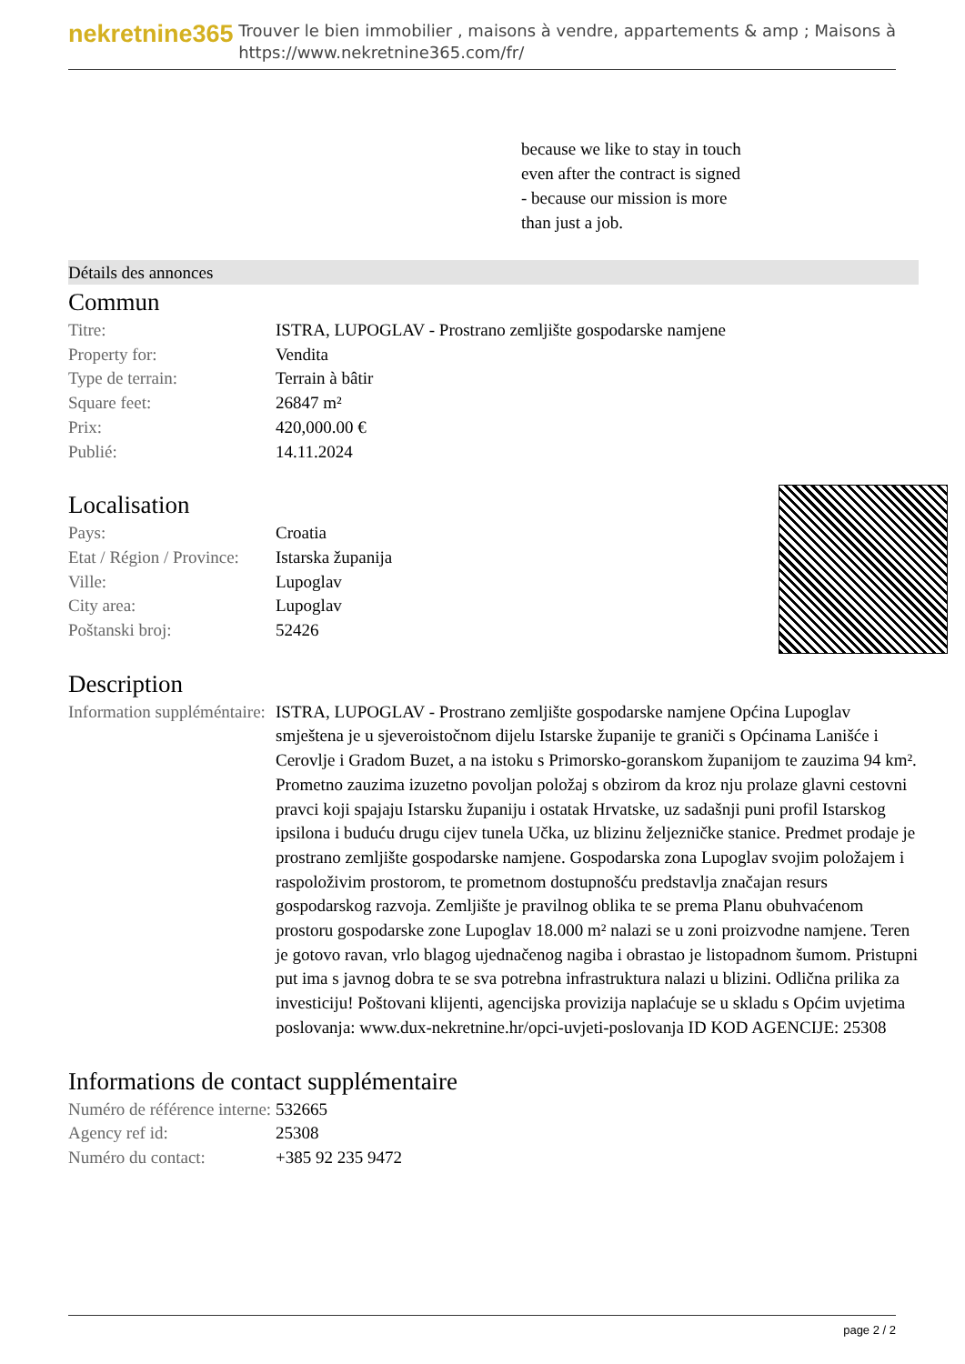nekretnine365
Trouver le bien immobilier , maisons à vendre, appartements & amp ; Maisons à
https://www.nekretnine365.com/fr/
because we like to stay in touch
even after the contract is signed
- because our mission is more
than just a job.
Détails des annonces
Commun
| Titre: | ISTRA, LUPOGLAV - Prostrano zemljište gospodarske namjene |
| Property for: | Vendita |
| Type de terrain: | Terrain à bâtir |
| Square feet: | 26847 m² |
| Prix: | 420,000.00 € |
| Publié: | 14.11.2024 |
Localisation
| Pays: | Croatia |
| Etat / Région / Province: | Istarska županija |
| Ville: | Lupoglav |
| City area: | Lupoglav |
| Poštanski broj: | 52426 |
Description
| Information suppléméntaire: | ISTRA, LUPOGLAV - Prostrano zemljište gospodarske namjene Općina Lupoglav smještena je u sjeveroistočnom dijelu Istarske županije te graniči s Općinama Lanišće i Cerovlje i Gradom Buzet, a na istoku s Primorsko-goranskom županijom te zauzima 94 km². Prometno zauzima izuzetno povoljan položaj s obzirom da kroz nju prolaze glavni cestovni pravci koji spajaju Istarsku županiju i ostatak Hrvatske, uz sadašnji puni profil Istarskog ipsilona i buduću drugu cijev tunela Učka, uz blizinu željezničke stanice. Predmet prodaje je prostrano zemljište gospodarske namjene. Gospodarska zona Lupoglav svojim položajem i raspoloživim prostorom, te prometnom dostupnošću predstavlja značajan resurs gospodarskog razvoja. Zemljište je pravilnog oblika te se prema Planu obuhvaćenom prostoru gospodarske zone Lupoglav 18.000 m² nalazi se u zoni proizvodne namjene. Teren je gotovo ravan, vrlo blagog ujednačenog nagiba i obrastao je listopadnom šumom. Pristupni put ima s javnog dobra te se sva potrebna infrastruktura nalazi u blizini. Odlična prilika za investiciju! Poštovani klijenti, agencijska provizija naplaćuje se u skladu s Općim uvjetima poslovanja: www.dux-nekretnine.hr/opci-uvjeti-poslovanja ID KOD AGENCIJE: 25308 |
Informations de contact supplémentaire
| Numéro de référence interne: | 532665 |
| Agency ref id: | 25308 |
| Numéro du contact: | +385 92 235 9472 |
page 2 / 2